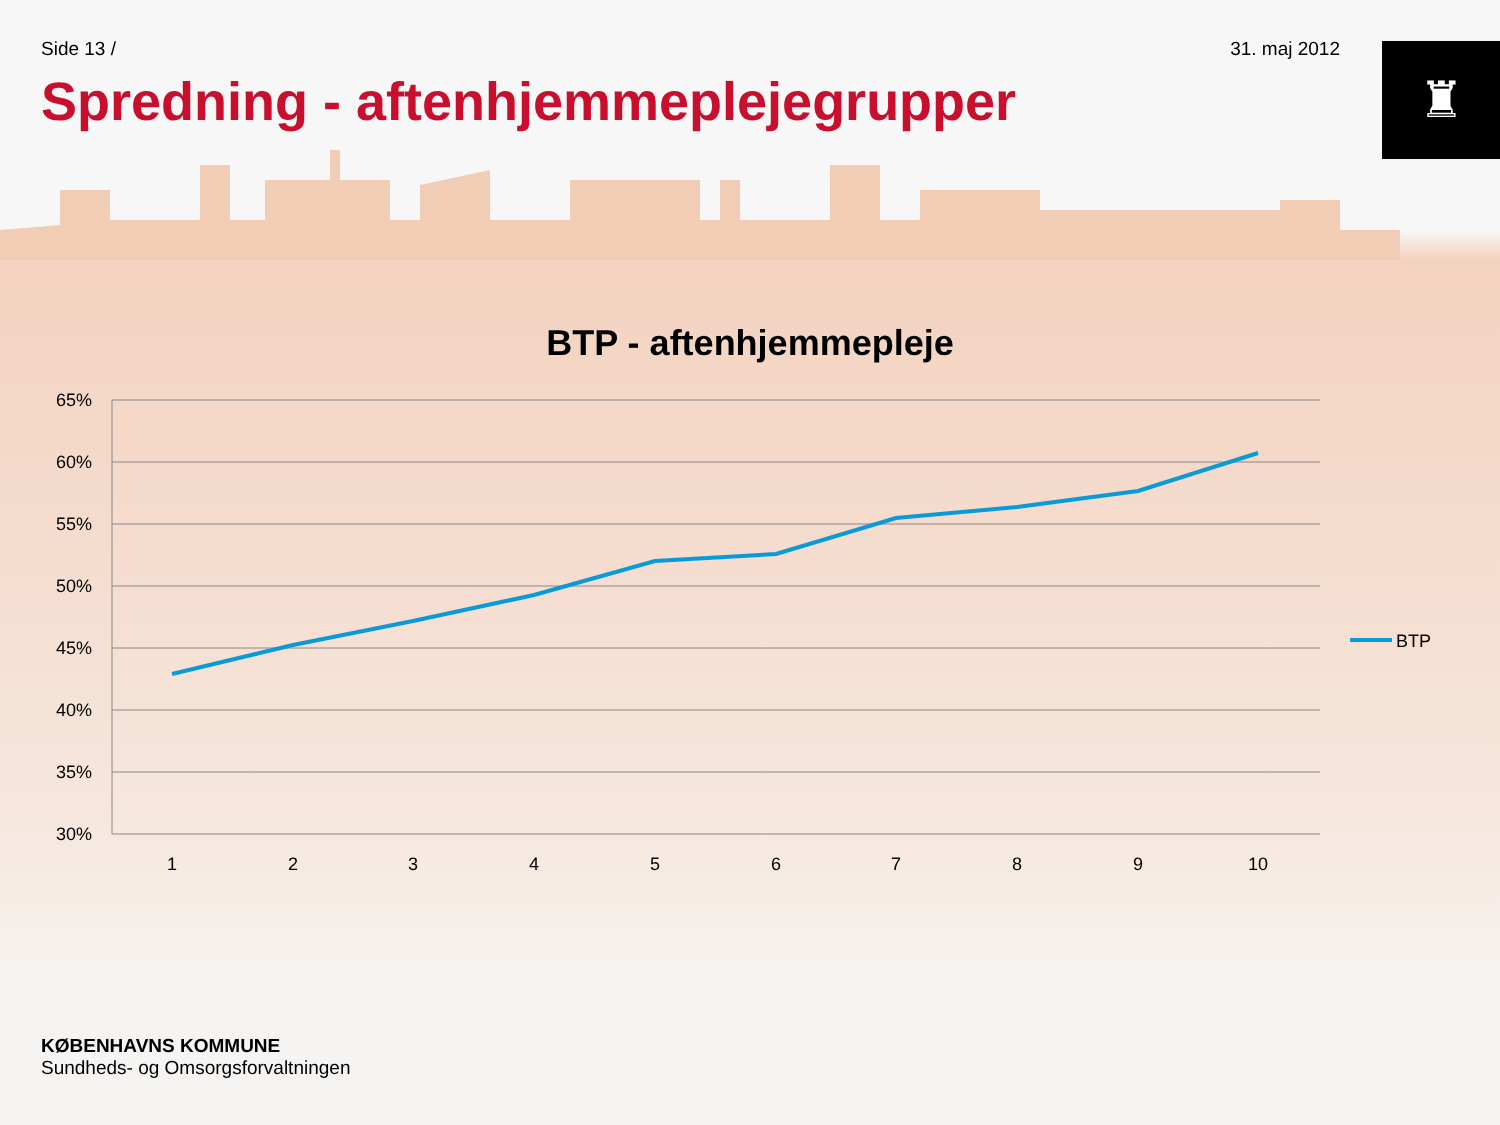Side 13 / 31. maj 2012
♜
Spredning - aftenhjemmeplejegrupper
BTP - aftenhjemmepleje
65%
60%
55%
50%
45%
40%
35%
30%
1
2
3
4
5
6
7
8
9
10
BTP
KØBENHAVNS KOMMUNE
Sundheds- og Omsorgsforvaltningen